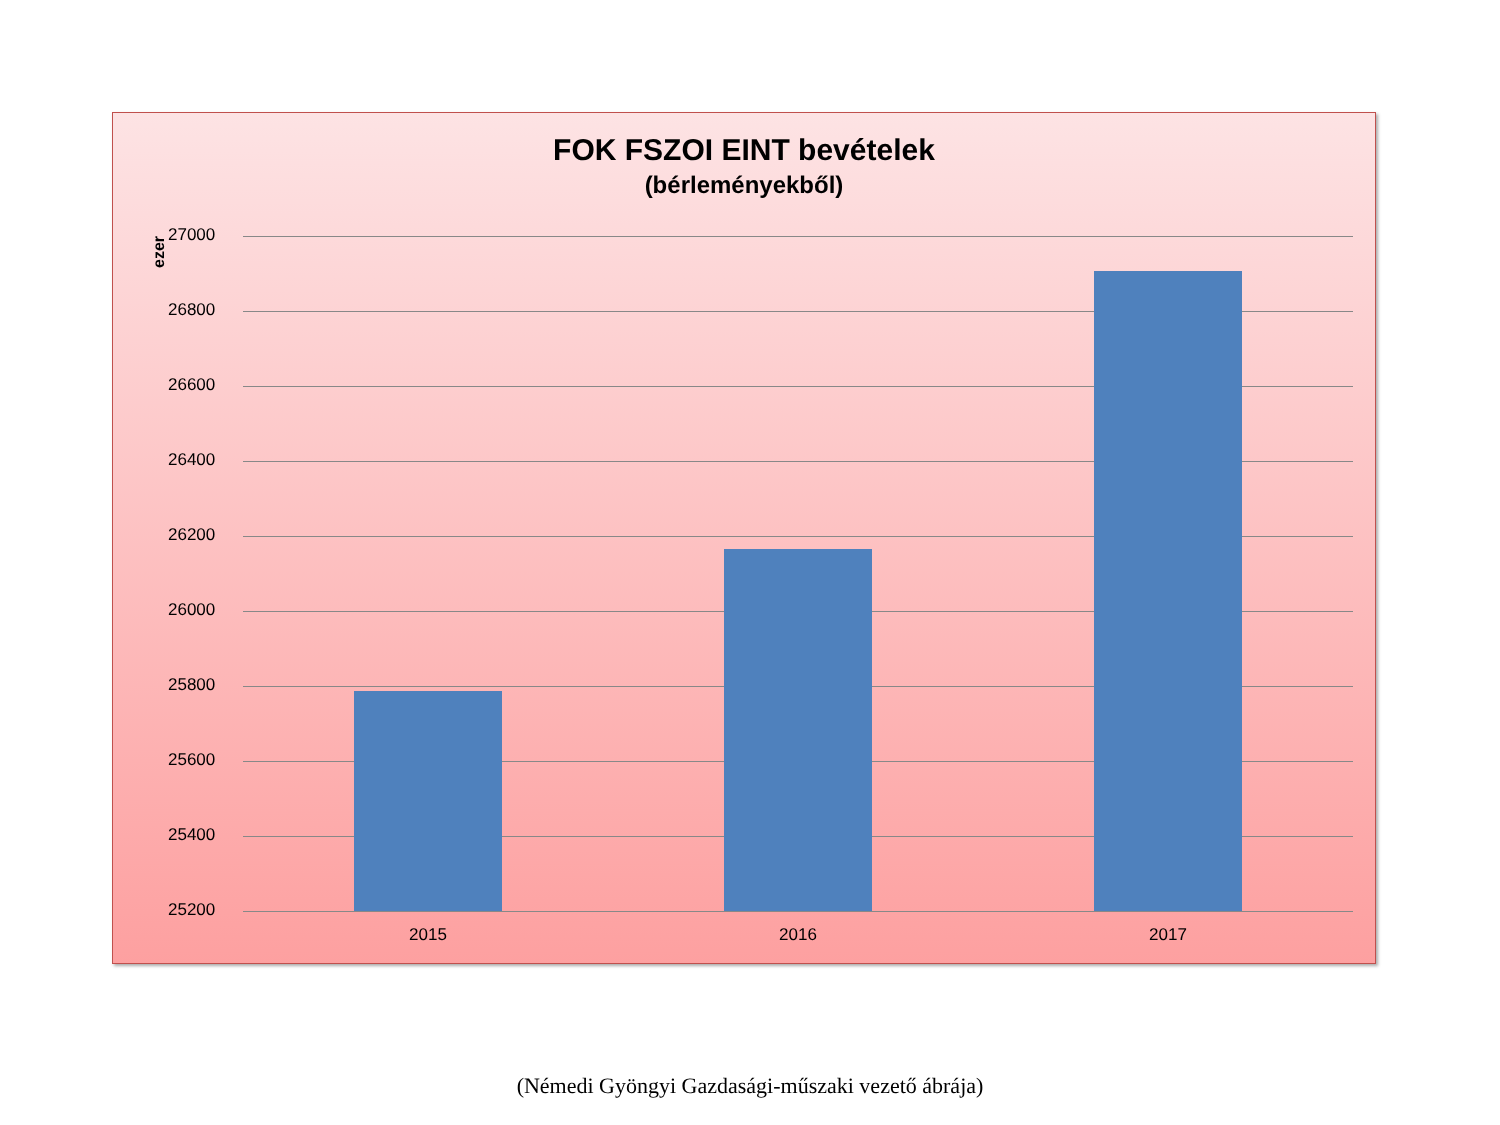FOK FSZOI EINT bevételek
(bérleményekből)
ezer
27000
26800
26600
26400
26200
26000
25800
25600
25400
25200
2015 2016 2017
(Némedi Gyöngyi Gazdasági-műszaki vezető ábrája)